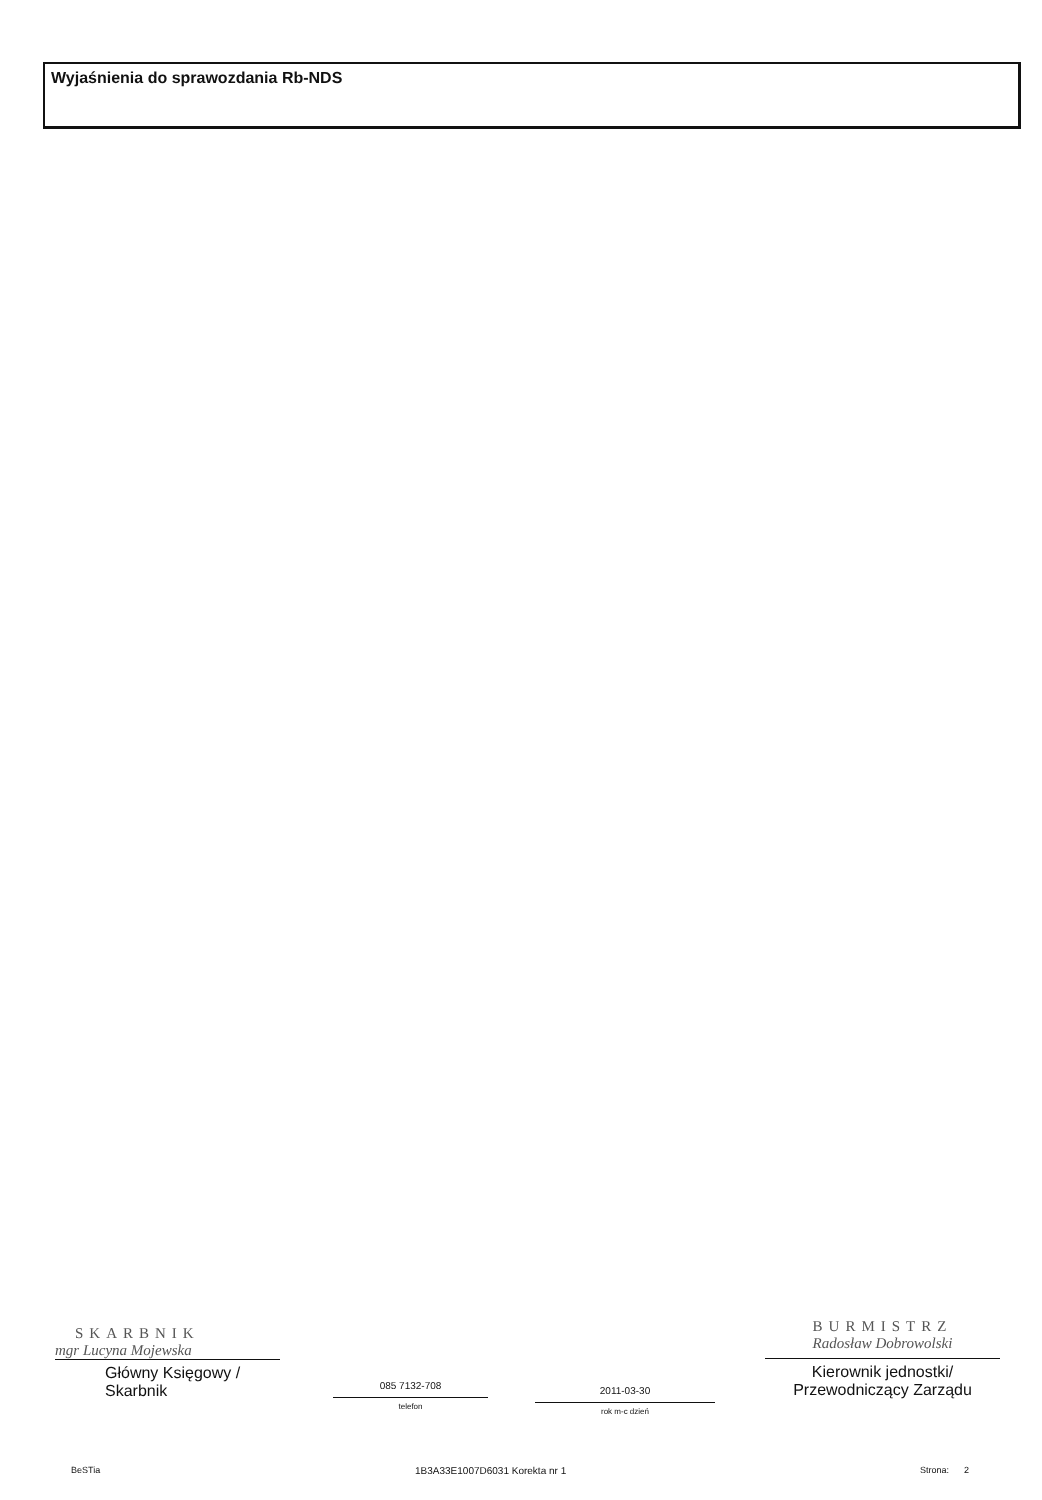Wyjaśnienia do sprawozdania Rb-NDS
SKARBNIK
mgr Lucyna Mojewska
Główny Księgowy / Skarbnik
085 7132-708
telefon
2011-03-30
rok m-c dzień
BURMISTRZ
Radosław Dobrowolski
Kierownik jednostki/
Przewodniczący Zarządu
BeSTia 1B3A33E1007D6031 Korekta nr 1 Strona: 2